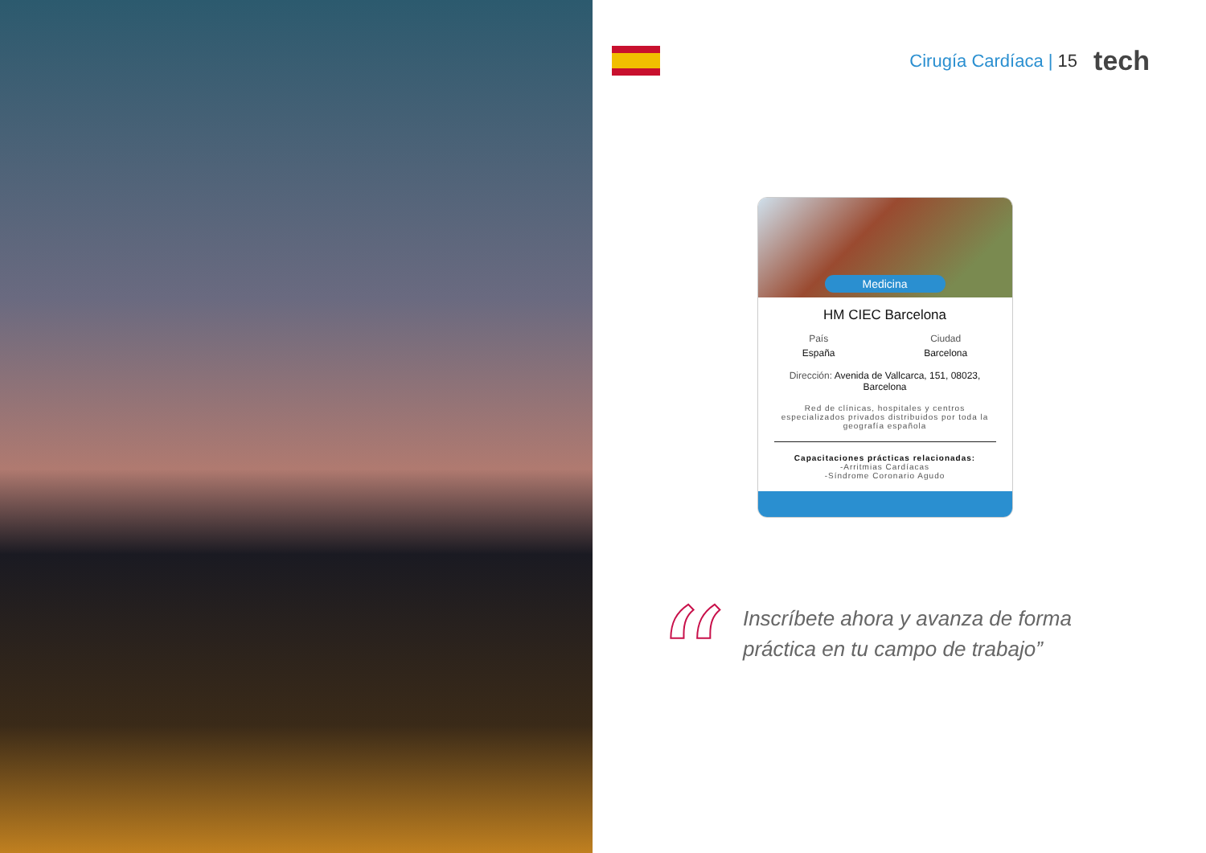Cirugía Cardíaca | 15
tech
Medicina
HM CIEC Barcelona
País
España
Ciudad
Barcelona
Dirección: Avenida de Vallcarca, 151, 08023, Barcelona
Red de clínicas, hospitales y centros especializados privados distribuidos por toda la geografía española
Capacitaciones prácticas relacionadas:
-Arritmias Cardíacas
-Síndrome Coronario Agudo
“
Inscríbete ahora y avanza de forma
práctica en tu campo de trabajo”